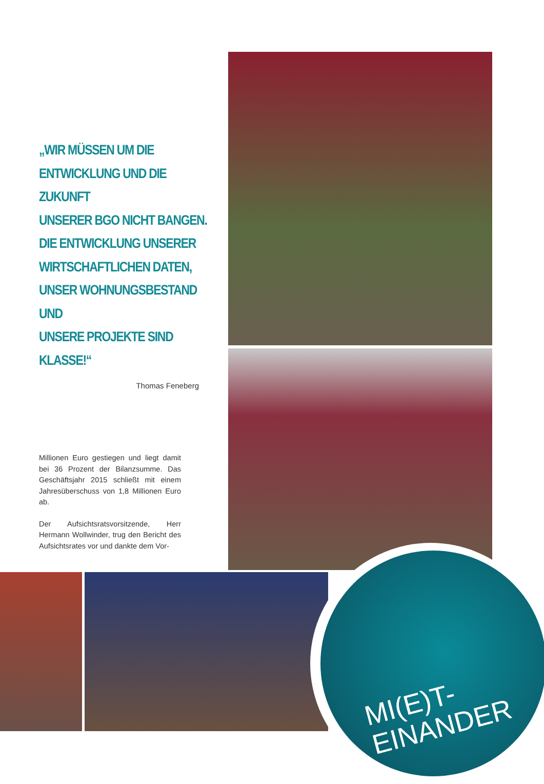„WIR MÜSSEN UM DIE
ENTWICKLUNG UND DIE ZUKUNFT
UNSERER BGO NICHT BANGEN.
DIE ENTWICKLUNG UNSERER
WIRTSCHAFTLICHEN DATEN,
UNSER WOHNUNGSBESTAND UND
UNSERE PROJEKTE SIND KLASSE!“
Thomas Feneberg
Millionen Euro gestiegen und liegt damit bei 36 Prozent der Bilanzsumme. Das Geschäftsjahr 2015 schließt mit einem Jahresüberschuss von 1,8 Millionen Euro ab.
Der Aufsichtsratsvorsitzende, Herr Hermann Wollwinder, trug den Bericht des Aufsichtsrates vor und dankte dem Vor-
MI(E)T-
EINANDER